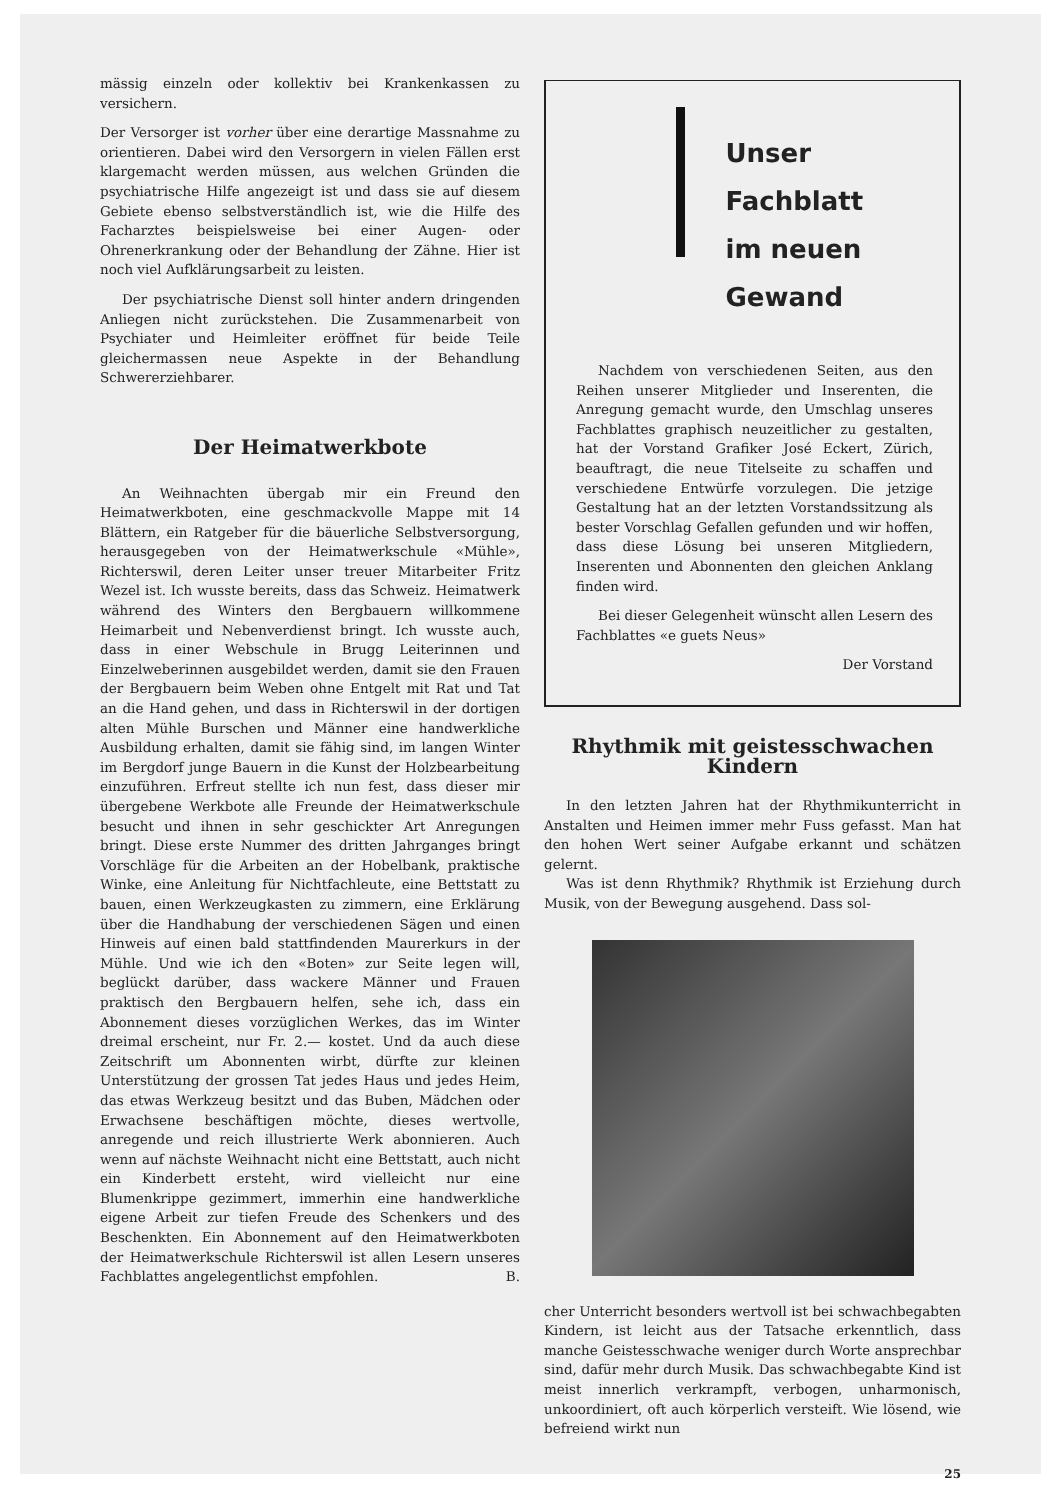mässig einzeln oder kollektiv bei Krankenkassen zu versichern.
Der Versorger ist vorher über eine derartige Massnahme zu orientieren. Dabei wird den Versorgern in vielen Fällen erst klargemacht werden müssen, aus welchen Gründen die psychiatrische Hilfe angezeigt ist und dass sie auf diesem Gebiete ebenso selbstverständlich ist, wie die Hilfe des Facharztes beispielsweise bei einer Augen- oder Ohrenerkrankung oder der Behandlung der Zähne. Hier ist noch viel Aufklärungsarbeit zu leisten.
Der psychiatrische Dienst soll hinter andern dringenden Anliegen nicht zurückstehen. Die Zusammenarbeit von Psychiater und Heimleiter eröffnet für beide Teile gleichermassen neue Aspekte in der Behandlung Schwererziehbarer.
Der Heimatwerkbote
An Weihnachten übergab mir ein Freund den Heimatwerkboten, eine geschmackvolle Mappe mit 14 Blättern, ein Ratgeber für die bäuerliche Selbstversorgung, herausgegeben von der Heimatwerkschule «Mühle», Richterswil, deren Leiter unser treuer Mitarbeiter Fritz Wezel ist. Ich wusste bereits, dass das Schweiz. Heimatwerk während des Winters den Bergbauern willkommene Heimarbeit und Nebenverdienst bringt. Ich wusste auch, dass in einer Webschule in Brugg Leiterinnen und Einzelweberinnen ausgebildet werden, damit sie den Frauen der Bergbauern beim Weben ohne Entgelt mit Rat und Tat an die Hand gehen, und dass in Richterswil in der dortigen alten Mühle Burschen und Männer eine handwerkliche Ausbildung erhalten, damit sie fähig sind, im langen Winter im Bergdorf junge Bauern in die Kunst der Holzbearbeitung einzuführen. Erfreut stellte ich nun fest, dass dieser mir übergebene Werkbote alle Freunde der Heimatwerkschule besucht und ihnen in sehr geschickter Art Anregungen bringt. Diese erste Nummer des dritten Jahrganges bringt Vorschläge für die Arbeiten an der Hobelbank, praktische Winke, eine Anleitung für Nichtfachleute, eine Bettstatt zu bauen, einen Werkzeugkasten zu zimmern, eine Erklärung über die Handhabung der verschiedenen Sägen und einen Hinweis auf einen bald stattfindenden Maurerkurs in der Mühle. Und wie ich den «Boten» zur Seite legen will, beglückt darüber, dass wackere Männer und Frauen praktisch den Bergbauern helfen, sehe ich, dass ein Abonnement dieses vorzüglichen Werkes, das im Winter dreimal erscheint, nur Fr. 2.— kostet. Und da auch diese Zeitschrift um Abonnenten wirbt, dürfte zur kleinen Unterstützung der grossen Tat jedes Haus und jedes Heim, das etwas Werkzeug besitzt und das Buben, Mädchen oder Erwachsene beschäftigen möchte, dieses wertvolle, anregende und reich illustrierte Werk abonnieren. Auch wenn auf nächste Weihnacht nicht eine Bettstatt, auch nicht ein Kinderbett ersteht, wird vielleicht nur eine Blumenkrippe gezimmert, immerhin eine handwerkliche eigene Arbeit zur tiefen Freude des Schenkers und des Beschenkten. Ein Abonnement auf den Heimatwerkboten der Heimatwerkschule Richterswil ist allen Lesern unseres Fachblattes angelegentlichst empfohlen. B.
Unser Fachblatt
im neuen Gewand
Nachdem von verschiedenen Seiten, aus den Reihen unserer Mitglieder und Inserenten, die Anregung gemacht wurde, den Umschlag unseres Fachblattes graphisch neuzeitlicher zu gestalten, hat der Vorstand Grafiker José Eckert, Zürich, beauftragt, die neue Titelseite zu schaffen und verschiedene Entwürfe vorzulegen. Die jetzige Gestaltung hat an der letzten Vorstandssitzung als bester Vorschlag Gefallen gefunden und wir hoffen, dass diese Lösung bei unseren Mitgliedern, Inserenten und Abonnenten den gleichen Anklang finden wird.
Bei dieser Gelegenheit wünscht allen Lesern des Fachblattes «e guets Neus»
Der Vorstand
Rhythmik mit geistesschwachen Kindern
In den letzten Jahren hat der Rhythmikunterricht in Anstalten und Heimen immer mehr Fuss gefasst. Man hat den hohen Wert seiner Aufgabe erkannt und schätzen gelernt.
Was ist denn Rhythmik? Rhythmik ist Erziehung durch Musik, von der Bewegung ausgehend. Dass sol-
cher Unterricht besonders wertvoll ist bei schwachbegabten Kindern, ist leicht aus der Tatsache erkenntlich, dass manche Geistesschwache weniger durch Worte ansprechbar sind, dafür mehr durch Musik. Das schwachbegabte Kind ist meist innerlich verkrampft, verbogen, unharmonisch, unkoordiniert, oft auch körperlich versteift. Wie lösend, wie befreiend wirkt nun
25